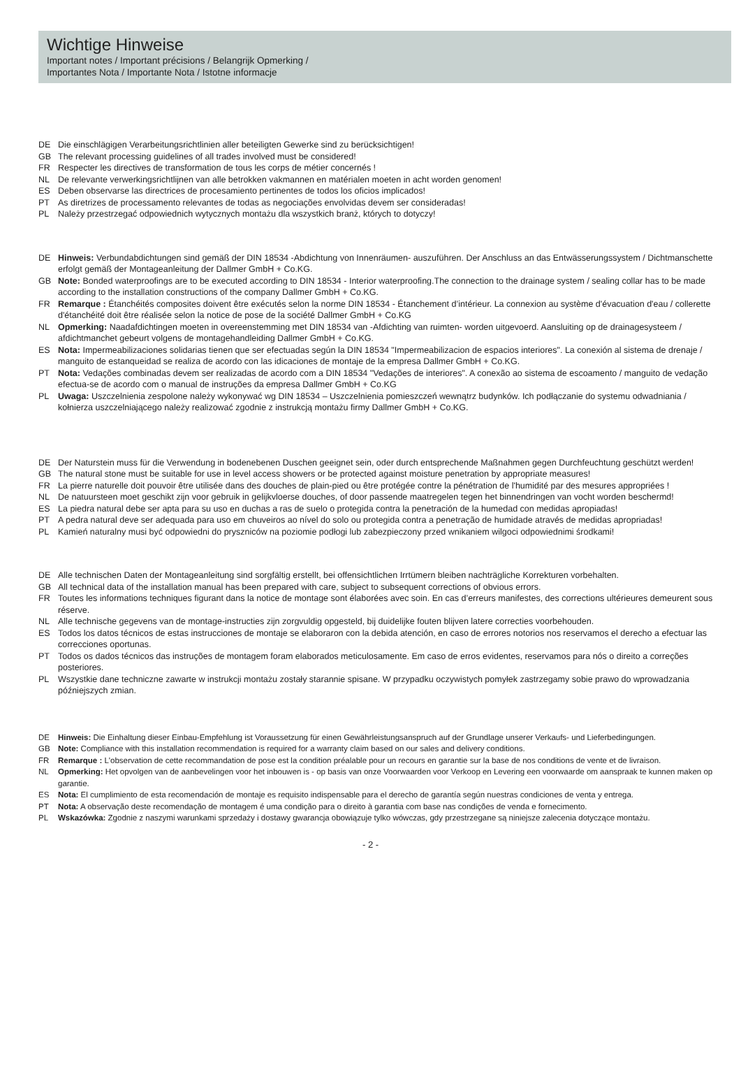Wichtige Hinweise
Important notes / Important précisions / Belangrijk Opmerking /
Importantes Nota / Importante Nota / Istotne informacje
DE Die einschlägigen Verarbeitungsrichtlinien aller beteiligten Gewerke sind zu berücksichtigen!
GB The relevant processing guidelines of all trades involved must be considered!
FR Respecter les directives de transformation de tous les corps de métier concernés !
NL De relevante verwerkingsrichtlijnen van alle betrokken vakmannen en matérialen moeten in acht worden genomen!
ES Deben observarse las directrices de procesamiento pertinentes de todos los oficios implicados!
PT As diretrizes de processamento relevantes de todas as negociações envolvidas devem ser consideradas!
PL Należy przestrzegać odpowiednich wytycznych montażu dla wszystkich branż, których to dotyczy!
DE Hinweis: Verbundabdichtungen sind gemäß der DIN 18534 -Abdichtung von Innenräumen- auszuführen. Der Anschluss an das Entwässerungssystem / Dichtmanschette erfolgt gemäß der Montageanleitung der Dallmer GmbH + Co.KG.
GB Note: Bonded waterproofings are to be executed according to DIN 18534 - Interior waterproofing.The connection to the drainage system / sealing collar has to be made according to the installation constructions of the company Dallmer GmbH + Co.KG.
FR Remarque : Étanchéités composites doivent être exécutés selon la norme DIN 18534 - Étanchement d’intérieur. La connexion au système d'évacuation d'eau / collerette d'étanchéité doit être réalisée selon la notice de pose de la société Dallmer GmbH + Co.KG
NL Opmerking: Naadafdichtingen moeten in overeenstemming met DIN 18534 van -Afdichting van ruimten- worden uitgevoerd. Aansluiting op de drainagesysteem / afdichtmanchet gebeurt volgens de montagehandleiding Dallmer GmbH + Co.KG.
ES Nota: Impermeabilizaciones solidarias tienen que ser efectuadas según la DIN 18534 "Impermeabilizacion de espacios interiores". La conexión al sistema de drenaje / manguito de estanqueidad se realiza de acordo con las idicaciones de montaje de la empresa Dallmer GmbH + Co.KG.
PT Nota: Vedações combinadas devem ser realizadas de acordo com a DIN 18534 "Vedações de interiores". A conexão ao sistema de escoamento / manguito de vedação efectua-se de acordo com o manual de instruções da empresa Dallmer GmbH + Co.KG
PL Uwaga: Uszczelnienia zespolone należy wykonywać wg DIN 18534 – Uszczelnienia pomieszczeń wewnątrz budynków. Ich podłączanie do systemu odwadniania / kołnierza uszczelniającego należy realizować zgodnie z instrukcją montażu firmy Dallmer GmbH + Co.KG.
DE Der Naturstein muss für die Verwendung in bodenebenen Duschen geeignet sein, oder durch entsprechende Maßnahmen gegen Durchfeuchtung geschützt werden!
GB The natural stone must be suitable for use in level access showers or be protected against moisture penetration by appropriate measures!
FR La pierre naturelle doit pouvoir être utilisée dans des douches de plain-pied ou être protégée contre la pénétration de l'humidité par des mesures appropriées !
NL De natuursteen moet geschikt zijn voor gebruik in gelijkvloerse douches, of door passende maatregelen tegen het binnendringen van vocht worden beschermd!
ES La piedra natural debe ser apta para su uso en duchas a ras de suelo o protegida contra la penetración de la humedad con medidas apropiadas!
PT A pedra natural deve ser adequada para uso em chuveiros ao nível do solo ou protegida contra a penetração de humidade através de medidas apropriadas!
PL Kamień naturalny musi być odpowiedni do pryszniców na poziomie podłogi lub zabezpieczony przed wnikaniem wilgoci odpowiednimi środkami!
DE Alle technischen Daten der Montageanleitung sind sorgfältig erstellt, bei offensichtlichen Irrtümern bleiben nachträgliche Korrekturen vorbehalten.
GB All technical data of the installation manual has been prepared with care, subject to subsequent corrections of obvious errors.
FR Toutes les informations techniques figurant dans la notice de montage sont élaborées avec soin. En cas d’erreurs manifestes, des corrections ultérieures demeurent sous réserve.
NL Alle technische gegevens van de montage-instructies zijn zorgvuldig opgesteld, bij duidelijke fouten blijven latere correcties voorbehouden.
ES Todos los datos técnicos de estas instrucciones de montaje se elaboraron con la debida atención, en caso de errores notorios nos reservamos el derecho a efectuar las correcciones oportunas.
PT Todos os dados técnicos das instruções de montagem foram elaborados meticulosamente. Em caso de erros evidentes, reservamos para nós o direito a correções posteriores.
PL Wszystkie dane techniczne zawarte w instrukcji montażu zostały starannie spisane. W przypadku oczywistych pomyłek zastrzegamy sobie prawo do wprowadzania późniejszych zmian.
DE Hinweis: Die Einhaltung dieser Einbau-Empfehlung ist Voraussetzung für einen Gewährleistungsanspruch auf der Grundlage unserer Verkaufs- und Lieferbedingungen.
GB Note: Compliance with this installation recommendation is required for a warranty claim based on our sales and delivery conditions.
FR Remarque : L'observation de cette recommandation de pose est la condition préalable pour un recours en garantie sur la base de nos conditions de vente et de livraison.
NL Opmerking: Het opvolgen van de aanbevelingen voor het inbouwen is - op basis van onze Voorwaarden voor Verkoop en Levering een voorwaarde om aanspraak te kunnen maken op garantie.
ES Nota: El cumplimiento de esta recomendación de montaje es requisito indispensable para el derecho de garantía según nuestras condiciones de venta y entrega.
PT Nota: A observação deste recomendação de montagem é uma condição para o direito à garantia com base nas condições de venda e fornecimento.
PL Wskazówka: Zgodnie z naszymi warunkami sprzedaży i dostawy gwarancja obowiązuje tylko wówczas, gdy przestrzegane są niniejsze zalecenia dotyczące montażu.
- 2 -